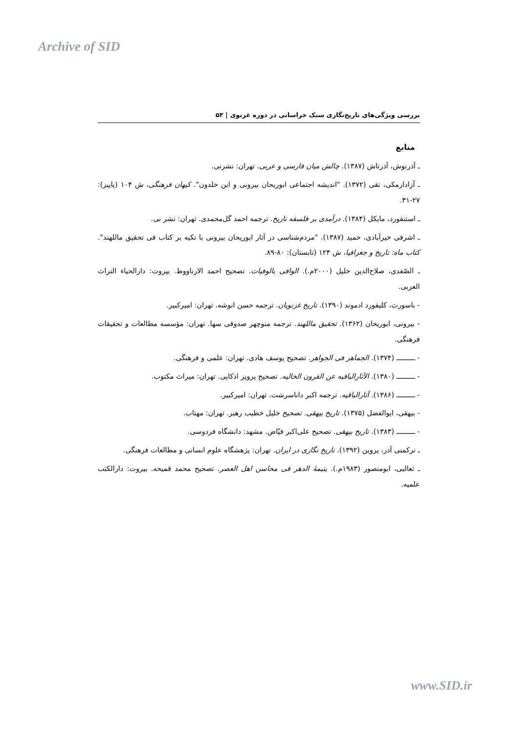Archive of SID
بررسی ویژگی‌های تاریخ‌نگاری سبک خراسانی در دوره غزنوی | ۵۳
منابع
ـ آذرنوش، آذرتاش (۱۳۸۷). چالش میان فارسی و عربی. تهران: نشرنی.
ـ آزادارمکی، تقی (۱۳۷۲). "اندیشه اجتماعی ابوریحان بیرونی و ابن خلدون". کیهان فرهنگی، ش ۱۰۴ (پاییز): ۲۷-۳۱.
ـ استنفورد، مایکل (۱۳۸۴). درآمدی بر فلسفه تاریخ. ترجمه احمد گل‌محمدی. تهران: نشر نی.
ـ اشرفی خیرآبادی، حمید (۱۳۸۷). "مردم‌شناسی در آثار ابوریحان بیرونی با تکیه بر کتاب فی تحقیق ماللهند". کتاب ماه: تاریخ و جغرافیا، ش ۱۲۴ (تابستان): ۸۰-۸۹.
ـ الصّفدی، صلاح‌الدین خلیل (۲۰۰۰م.). الوافی بالوفیات. تصحیح احمد الارناووط. بیروت: دارالحیاء التراث العربی.
- باسورث، کلیفورد ادموند (۱۳۹۰). تاریخ غزنویان. ترجمه حسن انوشه. تهران: امیرکبیر.
- بیرونی، ابوریحان (۱۳۶۲). تحقیق ماللهند. ترجمه منوچهر صدوقی سها. تهران: مؤسسه مطالعات و تحقیقات فرهنگی.
- ـــــــــ (۱۳۷۴). الجماهر فی الجواهر. تصحیح یوسف هادی. تهران: علمی و فرهنگی.
- ـــــــــ (۱۳۸۰). الآثارالباقیه عن القرون الخالیه. تصحیح پرویز اذکایی. تهران: میراث مکتوب.
- ـــــــــ (۱۳۸۶). آثارالباقیه. ترجمه اکبر داناسرشت. تهران: امیرکبیر.
- بیهقی، ابوالفضل (۱۳۷۵). تاریخ بیهقی. تصحیح خلیل خطیب رهبر. تهران: مهتاب.
- ـــــــــ (۱۳۸۳). تاریخ بیهقی. تصحیح علی‌اکبر فیّاض. مشهد: دانشگاه فردوسی.
ـ ترکمنی آذر، پروین (۱۳۹۲). تاریخ نگاری در ایران. تهران: پژهشگاه علوم انسانی و مطالعات فرهنگی.
ـ ثعالبی، ابومنصور (۱۹۸۳م.). یتیمهٔ الدهر فی محاسن اهل العصر. تصحیح محمد قمیحه. بیروت: دارالکتب علمیه.
www.SID.ir